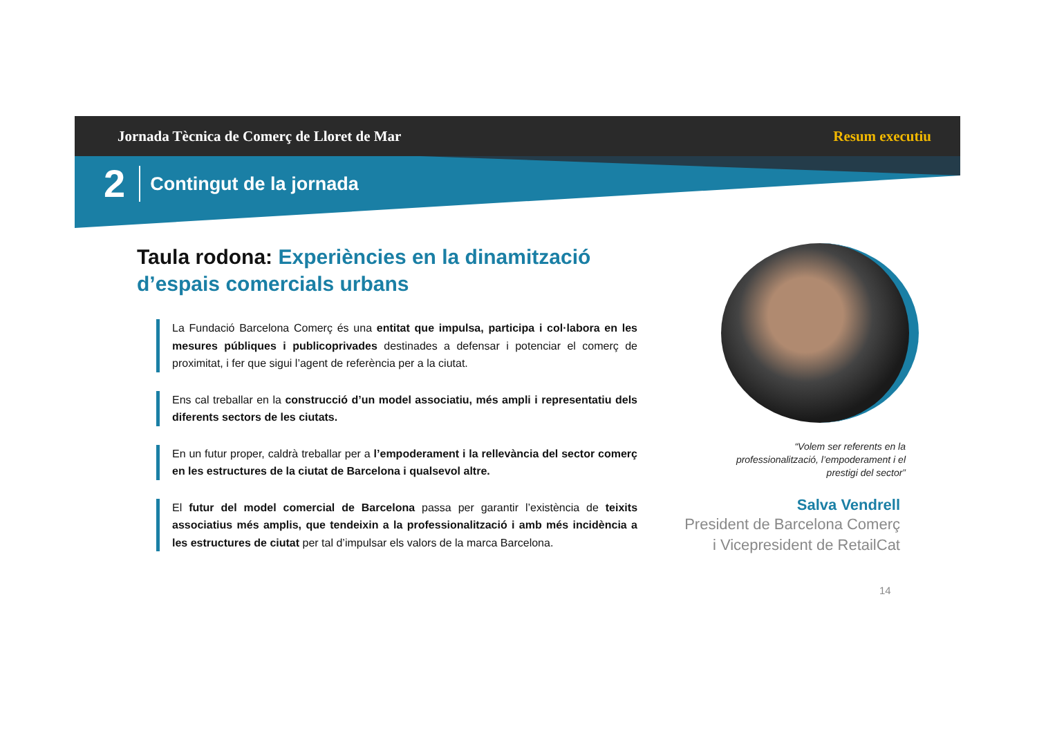Jornada Tècnica de Comerç de Lloret de Mar Resum executiu
2 Contingut de la jornada
Taula rodona: Experiències en la dinamització d’espais comercials urbans
La Fundació Barcelona Comerç és una entitat que impulsa, participa i col·labora en les mesures públiques i publicoprivades destinades a defensar i potenciar el comerç de proximitat, i fer que sigui l’agent de referència per a la ciutat.
Ens cal treballar en la construcció d’un model associatiu, més ampli i representatiu dels diferents sectors de les ciutats.
En un futur proper, caldrà treballar per a l’empoderament i la rellevància del sector comerç en les estructures de la ciutat de Barcelona i qualsevol altre.
El futur del model comercial de Barcelona passa per garantir l’existència de teixits associatius més amplis, que tendeixin a la professionalització i amb més incidència a les estructures de ciutat per tal d’impulsar els valors de la marca Barcelona.
“Volem ser referents en la professionalització, l’empoderament i el prestigi del sector”
Salva Vendrell
President de Barcelona Comerç
i Vicepresident de RetailCat
14